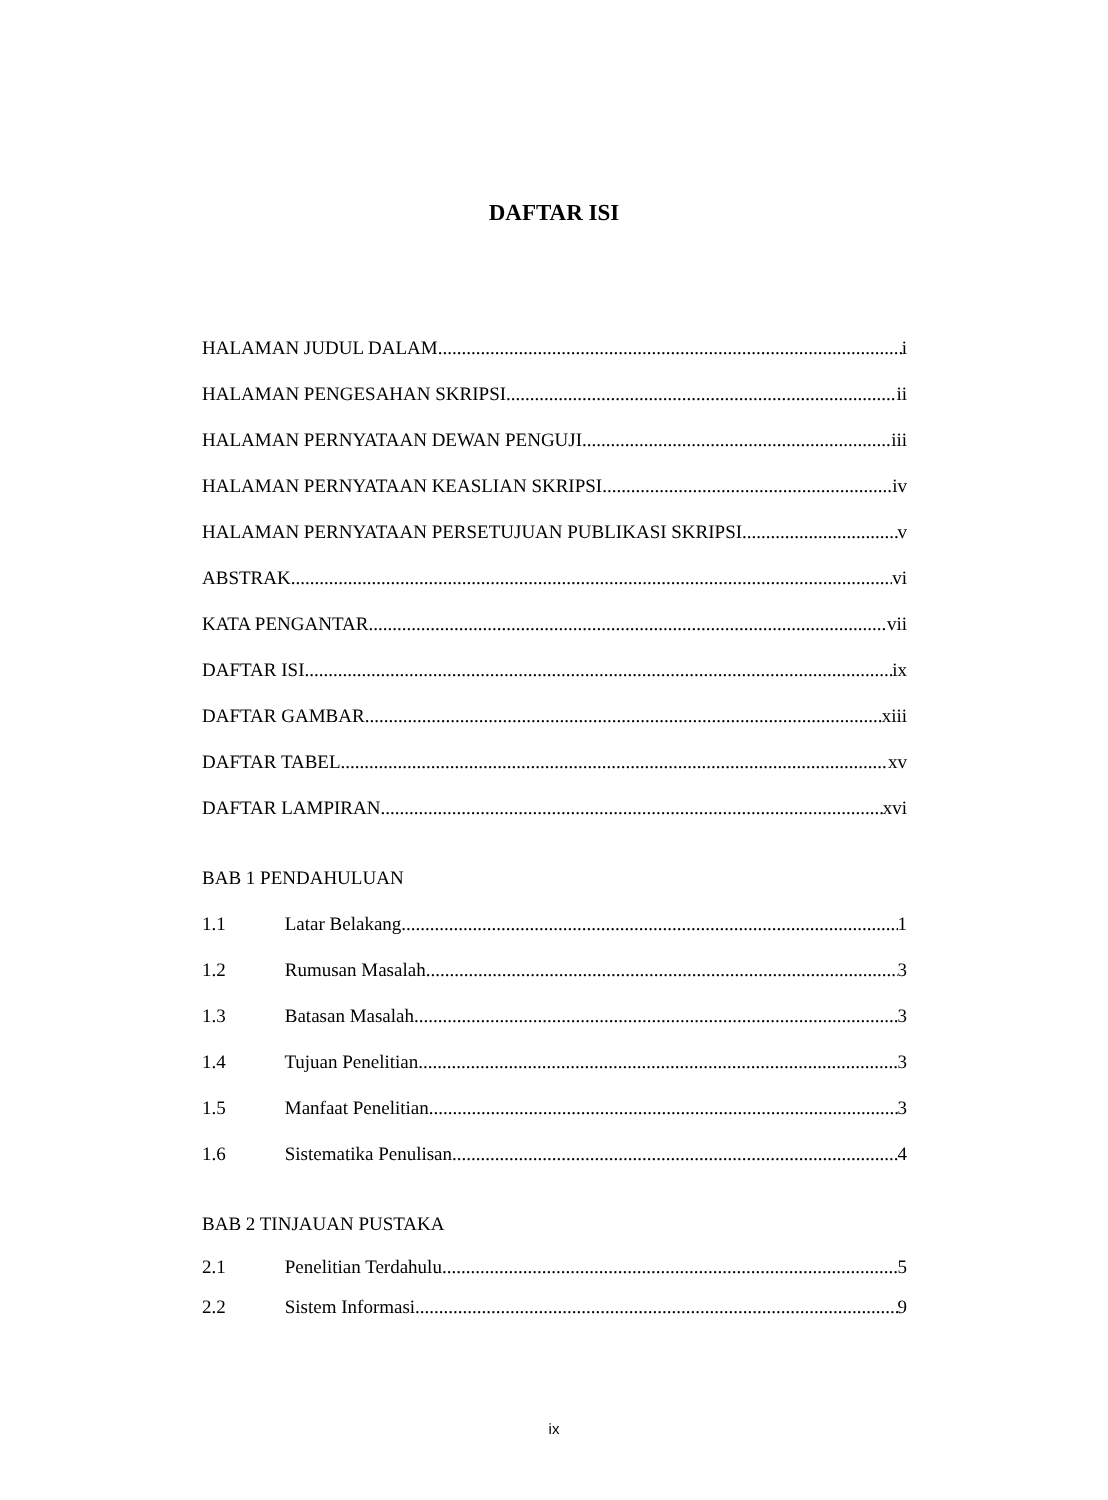DAFTAR ISI
HALAMAN JUDUL DALAM i
HALAMAN PENGESAHAN SKRIPSI ii
HALAMAN PERNYATAAN DEWAN PENGUJI iii
HALAMAN PERNYATAAN KEASLIAN SKRIPSI iv
HALAMAN PERNYATAAN PERSETUJUAN PUBLIKASI SKRIPSI v
ABSTRAK vi
KATA PENGANTAR vii
DAFTAR ISI ix
DAFTAR GAMBAR xiii
DAFTAR TABEL xv
DAFTAR LAMPIRAN xvi
BAB 1 PENDAHULUAN
1.1 Latar Belakang 1
1.2 Rumusan Masalah 3
1.3 Batasan Masalah 3
1.4 Tujuan Penelitian 3
1.5 Manfaat Penelitian 3
1.6 Sistematika Penulisan 4
BAB 2 TINJAUAN PUSTAKA
2.1 Penelitian Terdahulu 5
2.2 Sistem Informasi 9
ix